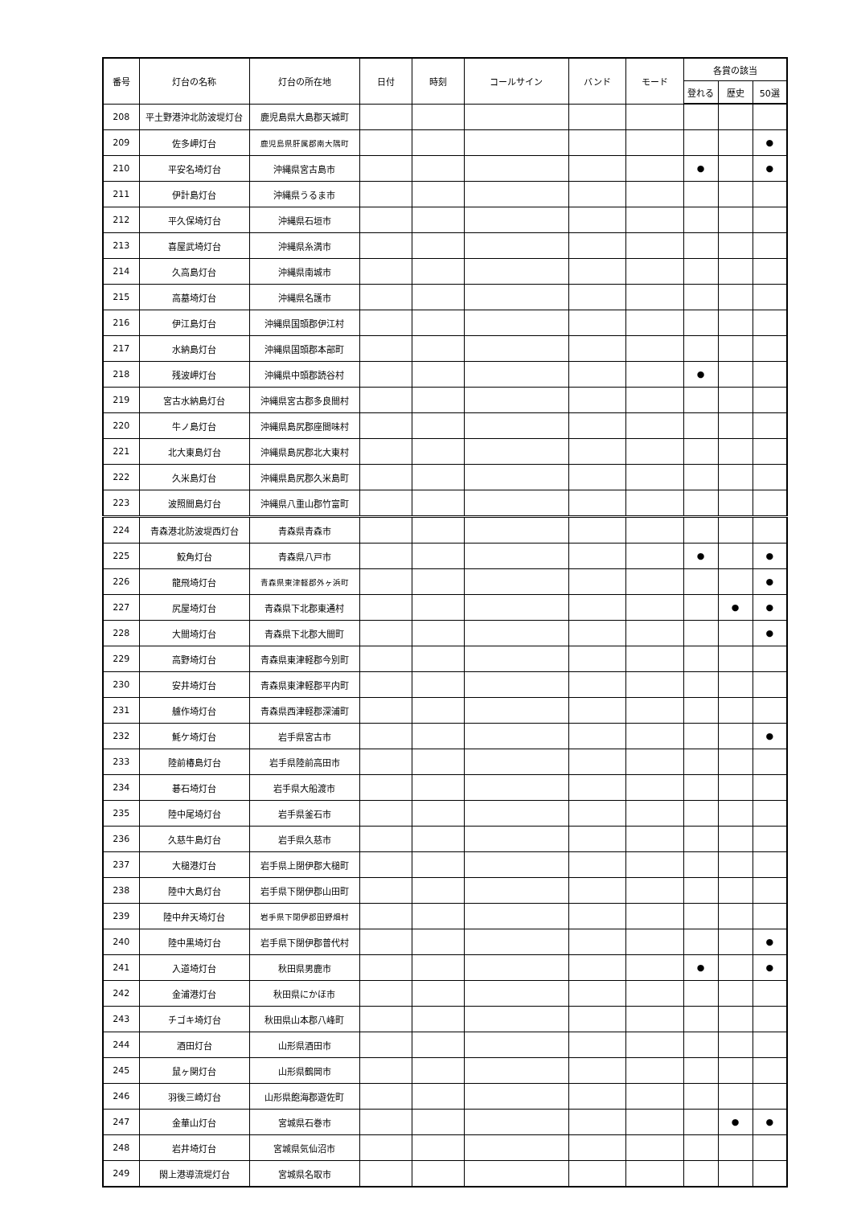| 番号 | 灯台の名称 | 灯台の所在地 | 日付 | 時刻 | コールサイン | バンド | モード | 各賞の該当 | | |
| --- | --- | --- | --- | --- | --- | --- | --- | --- | --- | --- |
| | | | | | | | | 登れる | 歴史 | 50選 |
| 208 | 平土野港沖北防波堤灯台 | 鹿児島県大島郡天城町 | | | | | | | | |
| 209 | 佐多岬灯台 | 鹿児島県肝属郡南大隅町 | | | | | | | | ● |
| 210 | 平安名埼灯台 | 沖縄県宮古島市 | | | | | | ● | | ● |
| 211 | 伊計島灯台 | 沖縄県うるま市 | | | | | | | | |
| 212 | 平久保埼灯台 | 沖縄県石垣市 | | | | | | | | |
| 213 | 喜屋武埼灯台 | 沖縄県糸満市 | | | | | | | | |
| 214 | 久高島灯台 | 沖縄県南城市 | | | | | | | | |
| 215 | 高墓埼灯台 | 沖縄県名護市 | | | | | | | | |
| 216 | 伊江島灯台 | 沖縄県国頭郡伊江村 | | | | | | | | |
| 217 | 水納島灯台 | 沖縄県国頭郡本部町 | | | | | | | | |
| 218 | 残波岬灯台 | 沖縄県中頭郡読谷村 | | | | | | ● | | |
| 219 | 宮古水納島灯台 | 沖縄県宮古郡多良間村 | | | | | | | | |
| 220 | 牛ノ島灯台 | 沖縄県島尻郡座間味村 | | | | | | | | |
| 221 | 北大東島灯台 | 沖縄県島尻郡北大東村 | | | | | | | | |
| 222 | 久米島灯台 | 沖縄県島尻郡久米島町 | | | | | | | | |
| 223 | 波照間島灯台 | 沖縄県八重山郡竹富町 | | | | | | | | |
| 224 | 青森港北防波堤西灯台 | 青森県青森市 | | | | | | | | |
| 225 | 鮫角灯台 | 青森県八戸市 | | | | | | ● | | ● |
| 226 | 龍飛埼灯台 | 青森県東津軽郡外ヶ浜町 | | | | | | | | ● |
| 227 | 尻屋埼灯台 | 青森県下北郡東通村 | | | | | | | ● | ● |
| 228 | 大間埼灯台 | 青森県下北郡大間町 | | | | | | | | ● |
| 229 | 高野埼灯台 | 青森県東津軽郡今別町 | | | | | | | | |
| 230 | 安井埼灯台 | 青森県東津軽郡平内町 | | | | | | | | |
| 231 | 艫作埼灯台 | 青森県西津軽郡深浦町 | | | | | | | | |
| 232 | 魹ケ埼灯台 | 岩手県宮古市 | | | | | | | | ● |
| 233 | 陸前椿島灯台 | 岩手県陸前高田市 | | | | | | | | |
| 234 | 碁石埼灯台 | 岩手県大船渡市 | | | | | | | | |
| 235 | 陸中尾埼灯台 | 岩手県釜石市 | | | | | | | | |
| 236 | 久慈牛島灯台 | 岩手県久慈市 | | | | | | | | |
| 237 | 大槌港灯台 | 岩手県上閉伊郡大槌町 | | | | | | | | |
| 238 | 陸中大島灯台 | 岩手県下閉伊郡山田町 | | | | | | | | |
| 239 | 陸中弁天埼灯台 | 岩手県下閉伊郡田野畑村 | | | | | | | | |
| 240 | 陸中黒埼灯台 | 岩手県下閉伊郡普代村 | | | | | | | | ● |
| 241 | 入道埼灯台 | 秋田県男鹿市 | | | | | | ● | | ● |
| 242 | 金浦港灯台 | 秋田県にかほ市 | | | | | | | | |
| 243 | チゴキ埼灯台 | 秋田県山本郡八峰町 | | | | | | | | |
| 244 | 酒田灯台 | 山形県酒田市 | | | | | | | | |
| 245 | 鼠ヶ関灯台 | 山形県鶴岡市 | | | | | | | | |
| 246 | 羽後三崎灯台 | 山形県飽海郡遊佐町 | | | | | | | | |
| 247 | 金華山灯台 | 宮城県石巻市 | | | | | | | ● | ● |
| 248 | 岩井埼灯台 | 宮城県気仙沼市 | | | | | | | | |
| 249 | 閖上港導流堤灯台 | 宮城県名取市 | | | | | | | | |